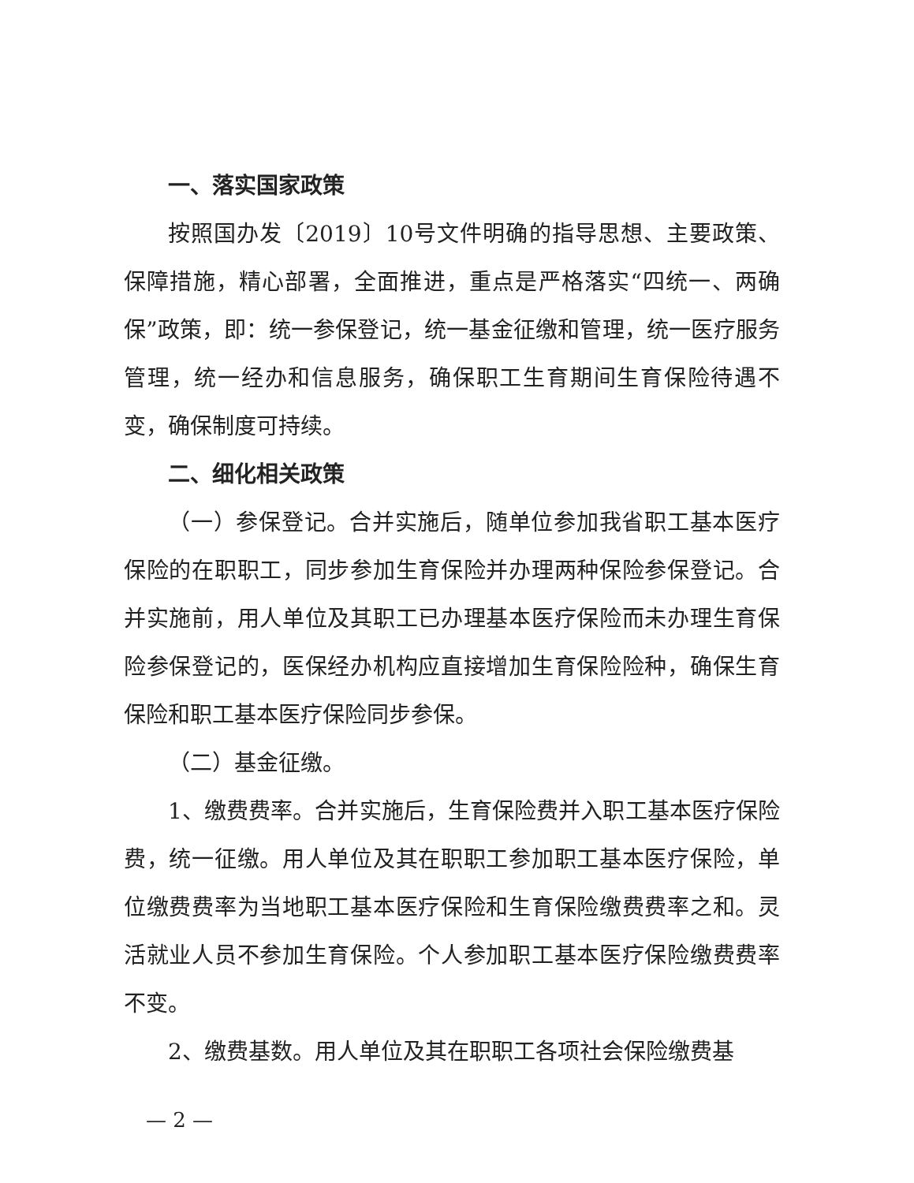一、落实国家政策
按照国办发〔2019〕10号文件明确的指导思想、主要政策、保障措施，精心部署，全面推进，重点是严格落实“四统一、两确保”政策，即：统一参保登记，统一基金征缴和管理，统一医疗服务管理，统一经办和信息服务，确保职工生育期间生育保险待遇不变，确保制度可持续。
二、细化相关政策
（一）参保登记。合并实施后，随单位参加我省职工基本医疗保险的在职职工，同步参加生育保险并办理两种保险参保登记。合并实施前，用人单位及其职工已办理基本医疗保险而未办理生育保险参保登记的，医保经办机构应直接增加生育保险险种，确保生育保险和职工基本医疗保险同步参保。
（二）基金征缴。
1、缴费费率。合并实施后，生育保险费并入职工基本医疗保险费，统一征缴。用人单位及其在职职工参加职工基本医疗保险，单位缴费费率为当地职工基本医疗保险和生育保险缴费费率之和。灵活就业人员不参加生育保险。个人参加职工基本医疗保险缴费费率不变。
2、缴费基数。用人单位及其在职职工各项社会保险缴费基
— 2 —